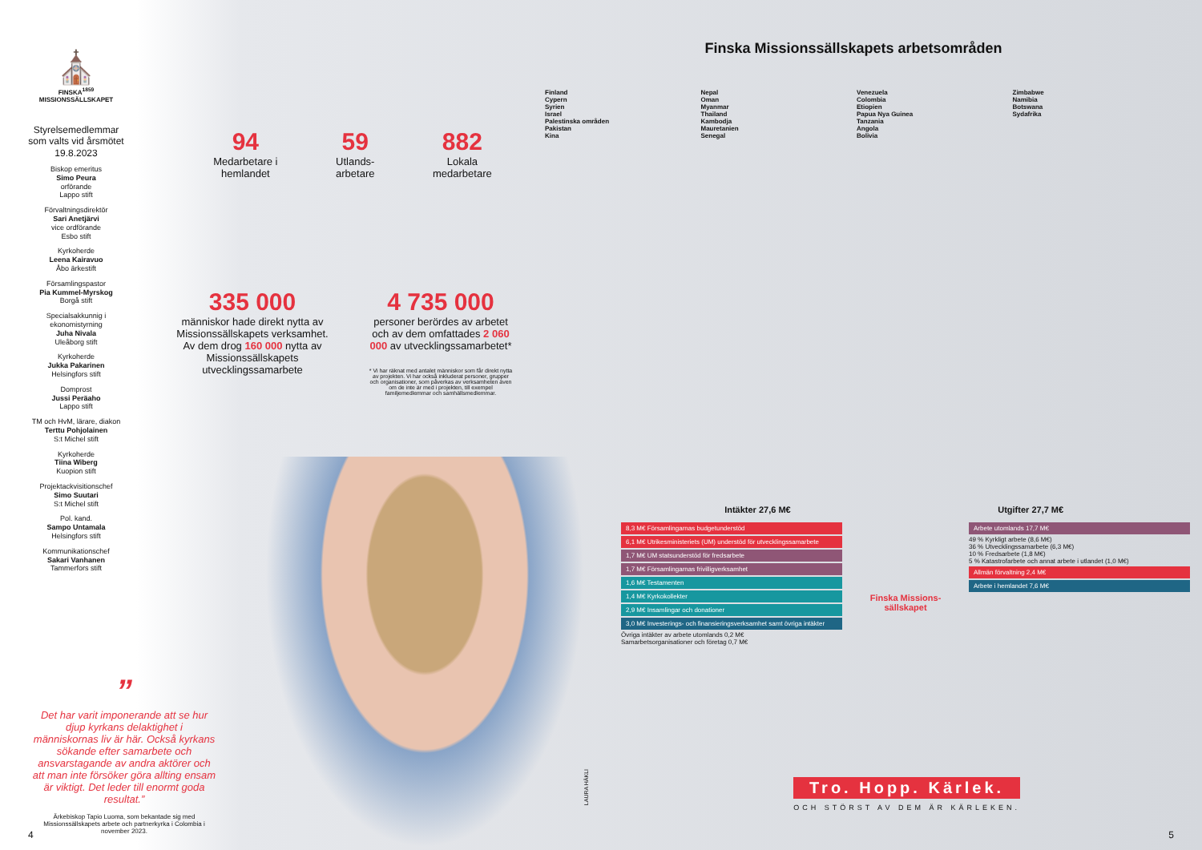⛪
FINSKA<sup>1859</sup>
MISSIONSSÄLLSKAPET
Styrelsemedlemmar som valts vid årsmötet 19.8.2023
Biskop emeritus
Simo Peura
orförande
Lappo stift
Förvaltningsdirektör
Sari Anetjärvi
vice ordförande
Esbo stift
Kyrkoherde
Leena Kairavuo
Åbo ärkestift
Församlingspastor
Pia Kummel-Myrskog
Borgå stift
Specialsakkunnig i ekonomistyrning
Juha Nivala
Uleåborg stift
Kyrkoherde
Jukka Pakarinen
Helsingfors stift
Domprost
Jussi Peräaho
Lappo stift
TM och HvM, lärare, diakon
Terttu Pohjolainen
S:t Michel stift
Kyrkoherde
Tiina Wiberg
Kuopion stift
Projektackvisitionschef
Simo Suutari
S:t Michel stift
Pol. kand.
Sampo Untamala
Helsingfors stift
Kommunikationschef
Sakari Vanhanen
Tammerfors stift
94
Medarbetare i
hemlandet
59
Utlands-
arbetare
882
Lokala
medarbetare
335 000
människor hade direkt nytta av Missionssällskapets verksamhet. Av dem drog 160 000 nytta av Missionssällskapets utvecklingssamarbete
4 735 000
personer berördes av arbetet och av dem omfattades 2 060 000 av utvecklingssamarbetet*
* Vi har räknat med antalet människor som får direkt nytta av projekten. Vi har också inkluderat personer, grupper och organisationer, som påverkas av verksamheten även om de inte är med i projekten, till exempel familjemedlemmar och samhällsmedlemmar.
Finska Missionssällskapets arbetsområden
Finland
Cypern
Syrien
Israel
Palestinska områden
Pakistan
Kina
Nepal
Oman
Myanmar
Thailand
Kambodja
Mauretanien
Senegal
Venezuela
Colombia
Etiopien
Papua Nya Guinea
Tanzania
Angola
Bolivia
Zimbabwe
Namibia
Botswana
Sydafrika
Intäkter 27,6 M€ Utgifter 27,7 M€
8,3 M€ Församlingarnas budgetunderstöd
6,1 M€ Utrikesministeriets (UM) understöd för utvecklingssamarbete
1,7 M€ UM statsunderstöd för fredsarbete
1,7 M€ Församlingarnas frivilligverksamhet
1,6 M€ Testamenten
1,4 M€ Kyrkokollekter
2,9 M€ Insamlingar och donationer
3,0 M€ Investerings- och finansieringsverksamhet samt övriga intäkter
Övriga intäkter av arbete utomlands 0,2 M€
Samarbetsorganisationer och företag 0,7 M€
Finska Missions-sällskapet
Arbete utomlands 17,7 M€
49 % Kyrkligt arbete (8,6 M€)
36 % Utvecklingssamarbete (6,3 M€)
10 % Fredsarbete (1,8 M€)
5 % Katastrofarbete och annat arbete i utlandet (1,0 M€)
Allmän förvaltning 2,4 M€
Arbete i hemlandet 7,6 M€
”
Det har varit imponerande att se hur djup kyrkans delaktighet i människornas liv är här. Också kyrkans sökande efter samarbete och ansvarstagande av andra aktörer och att man inte försöker göra allting ensam är viktigt. Det leder till enormt goda resultat.”
Ärkebiskop Tapio Luoma, som bekantade sig med Missionssällskapets arbete och partnerkyrka i Colombia i november 2023.
LAURA HÄKLI
Tro. Hopp. Kärlek.
OCH STÖRST AV DEM ÄR KÄRLEKEN.
4 5